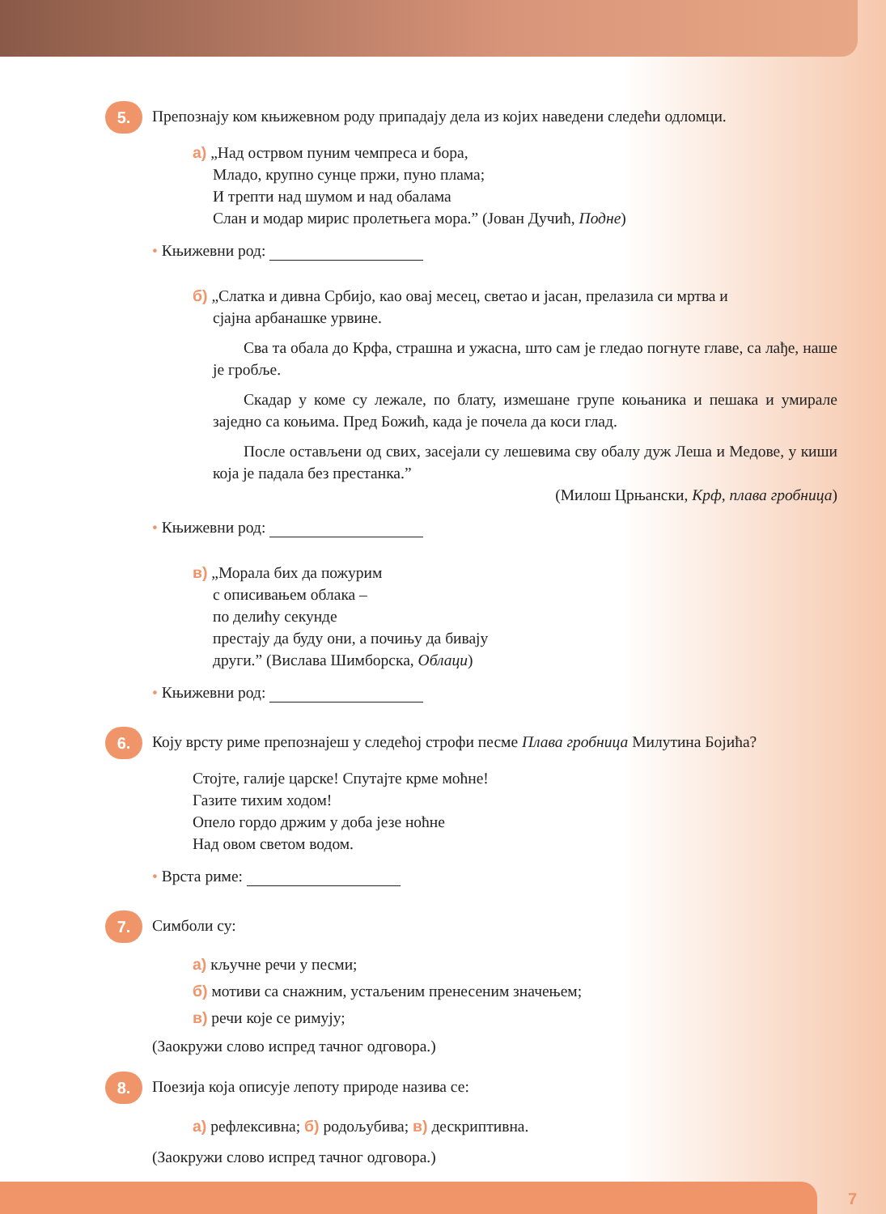5. Препознају ком књижевном роду припадају дела из којих наведени следећи одломци.
а) „Над острвом пуним чемпреса и бора,
Младо, крупно сунце пржи, пуно плама;
И трепти над шумом и над обалама
Слан и модар мирис пролетњега мора.” (Јован Дучић, Подне)
• Књижевни род:
б) „Слатка и дивна Србијо, као овај месец, светао и јасан, прелазила си мртва и
сјајна арбанашке урвине.
Сва та обала до Крфа, страшна и ужасна, што сам је гледао погнуте главе, са лађе, наше је гробље.
Скадар у коме су лежале, по блату, измешане групе коњаника и пешака и умирале заједно са коњима. Пред Божић, када је почела да коси глад.
После остављени од свих, засејали су лешевима сву обалу дуж Леша и Медове, у киши која је падала без престанка.”
(Милош Црњански, Крф, плава гробница)
• Књижевни род:
в) „Морала бих да пожурим
с описивањем облака –
по делићу секунде
престају да буду они, а почињу да бивају
други.” (Вислава Шимборска, Облаци)
• Књижевни род:
6. Коју врсту риме препознајеш у следећој строфи песме Плава гробница Милутина Бојића?
Стојте, галије царске! Спутајте крме моћне!
Газите тихим ходом!
Опело гордо држим у доба језе ноћне
Над овом светом водом.
• Врста риме:
7. Симболи су:
а) кључне речи у песми;
б) мотиви са снажним, устаљеним пренесеним значењем;
в) речи које се римују;
(Заокружи слово испред тачног одговора.)
8. Поезија која описује лепоту природе назива се:
а) рефлексивна; б) родољубива; в) дескриптивна.
(Заокружи слово испред тачног одговора.)
7